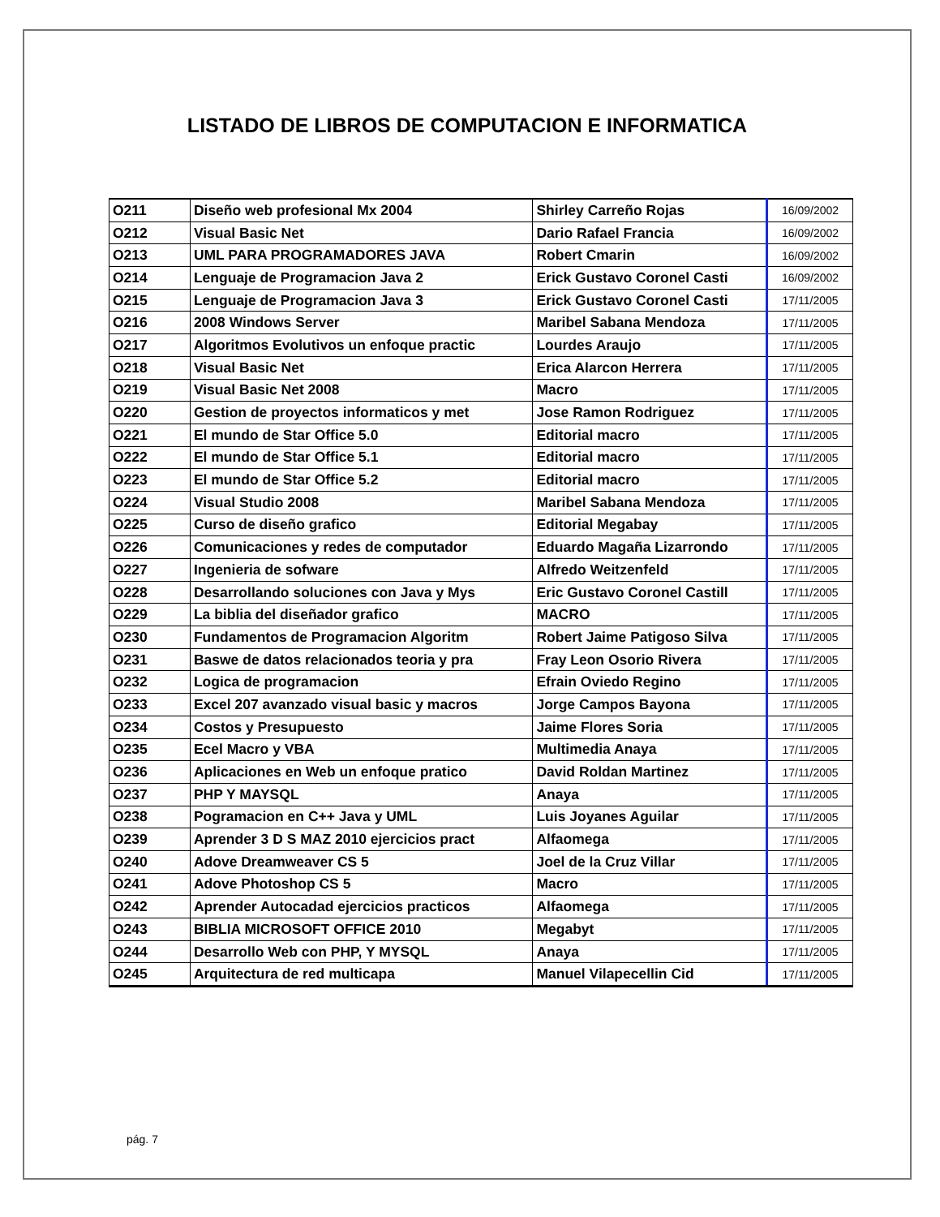LISTADO DE LIBROS DE COMPUTACION E INFORMATICA
| O211 | Diseño web profesional Mx 2004 | Shirley Carreño Rojas | 16/09/2002 |
| O212 | Visual Basic Net | Dario Rafael Francia | 16/09/2002 |
| O213 | UML PARA PROGRAMADORES JAVA | Robert Cmarin | 16/09/2002 |
| O214 | Lenguaje de Programacion Java 2 | Erick Gustavo Coronel Casti | 16/09/2002 |
| O215 | Lenguaje de Programacion Java 3 | Erick Gustavo Coronel Casti | 17/11/2005 |
| O216 | 2008 Windows Server | Maribel Sabana Mendoza | 17/11/2005 |
| O217 | Algoritmos Evolutivos un enfoque practic | Lourdes Araujo | 17/11/2005 |
| O218 | Visual Basic Net | Erica Alarcon Herrera | 17/11/2005 |
| O219 | Visual Basic Net 2008 | Macro | 17/11/2005 |
| O220 | Gestion de proyectos informaticos y met | Jose Ramon Rodriguez | 17/11/2005 |
| O221 | El mundo de Star Office 5.0 | Editorial macro | 17/11/2005 |
| O222 | El mundo de Star Office 5.1 | Editorial macro | 17/11/2005 |
| O223 | El mundo de Star Office 5.2 | Editorial macro | 17/11/2005 |
| O224 | Visual Studio 2008 | Maribel Sabana Mendoza | 17/11/2005 |
| O225 | Curso de diseño grafico | Editorial Megabay | 17/11/2005 |
| O226 | Comunicaciones y redes de computador | Eduardo Magaña Lizarrondo | 17/11/2005 |
| O227 | Ingenieria de sofware | Alfredo Weitzenfeld | 17/11/2005 |
| O228 | Desarrollando soluciones con Java y Mys | Eric Gustavo Coronel Castill | 17/11/2005 |
| O229 | La biblia del diseñador grafico | MACRO | 17/11/2005 |
| O230 | Fundamentos de Programacion Algoritm | Robert Jaime Patigoso Silva | 17/11/2005 |
| O231 | Baswe de datos relacionados teoria y pra | Fray Leon Osorio Rivera | 17/11/2005 |
| O232 | Logica de programacion | Efrain Oviedo Regino | 17/11/2005 |
| O233 | Excel 207 avanzado visual basic y macros | Jorge Campos Bayona | 17/11/2005 |
| O234 | Costos y Presupuesto | Jaime Flores Soria | 17/11/2005 |
| O235 | Ecel Macro y VBA | Multimedia Anaya | 17/11/2005 |
| O236 | Aplicaciones en Web un enfoque pratico | David Roldan Martinez | 17/11/2005 |
| O237 | PHP Y MAYSQL | Anaya | 17/11/2005 |
| O238 | Pogramacion en C++ Java y UML | Luis Joyanes Aguilar | 17/11/2005 |
| O239 | Aprender 3 D S MAZ 2010 ejercicios pract | Alfaomega | 17/11/2005 |
| O240 | Adove Dreamweaver CS 5 | Joel de la Cruz Villar | 17/11/2005 |
| O241 | Adove Photoshop CS 5 | Macro | 17/11/2005 |
| O242 | Aprender Autocadad ejercicios practicos | Alfaomega | 17/11/2005 |
| O243 | BIBLIA MICROSOFT OFFICE 2010 | Megabyt | 17/11/2005 |
| O244 | Desarrollo Web con PHP, Y MYSQL | Anaya | 17/11/2005 |
| O245 | Arquitectura de red multicapa | Manuel Vilapecellin Cid | 17/11/2005 |
pág. 7